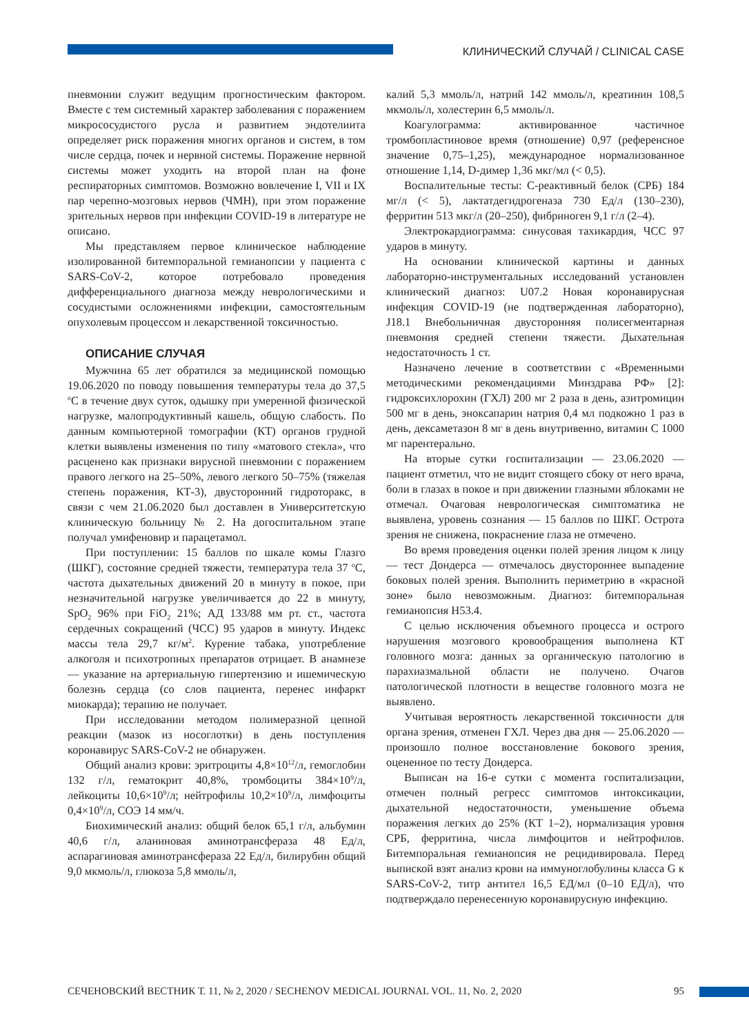КЛИНИЧЕСКИЙ СЛУЧАЙ / CLINICAL CASE
пневмонии служит ведущим прогностическим фактором. Вместе с тем системный характер заболевания с поражением микрососудистого русла и развитием эндотелиита определяет риск поражения многих органов и систем, в том числе сердца, почек и нервной системы. Поражение нервной системы может уходить на второй план на фоне респираторных симптомов. Возможно вовлечение I, VII и IX пар черепно-мозговых нервов (ЧМН), при этом поражение зрительных нервов при инфекции COVID-19 в литературе не описано.
Мы представляем первое клиническое наблюдение изолированной битемпоральной гемианопсии у пациента с SARS-CoV-2, которое потребовало проведения дифференциального диагноза между неврологическими и сосудистыми осложнениями инфекции, самостоятельным опухолевым процессом и лекарственной токсичностью.
ОПИСАНИЕ СЛУЧАЯ
Мужчина 65 лет обратился за медицинской помощью 19.06.2020 по поводу повышения температуры тела до 37,5 <sup>о</sup>С в течение двух суток, одышку при умеренной физической нагрузке, малопродуктивный кашель, общую слабость. По данным компьютерной томографии (КТ) органов грудной клетки выявлены изменения по типу «матового стекла», что расценено как признаки вирусной пневмонии с поражением правого легкого на 25–50%, левого легкого 50–75% (тяжелая степень поражения, КТ-3), двусторонний гидроторакс, в связи с чем 21.06.2020 был доставлен в Университетскую клиническую больницу № 2. На догоспитальном этапе получал умифеновир и парацетамол.
При поступлении: 15 баллов по шкале комы Глазго (ШКГ), состояние средней тяжести, температура тела 37 <sup>о</sup>С, частота дыхательных движений 20 в минуту в покое, при незначительной нагрузке увеличивается до 22 в минуту, SpO<sub>2</sub> 96% при FiO<sub>2</sub> 21%; АД 133/88 мм рт. ст., частота сердечных сокращений (ЧСС) 95 ударов в минуту. Индекс массы тела 29,7 кг/м<sup>2</sup>. Курение табака, употребление алкоголя и психотропных препаратов отрицает. В анамнезе — указание на артериальную гипертензию и ишемическую болезнь сердца (со слов пациента, перенес инфаркт миокарда); терапию не получает.
При исследовании методом полимеразной цепной реакции (мазок из носоглотки) в день поступления коронавирус SARS-CoV-2 не обнаружен.
Общий анализ крови: эритроциты 4,8×10<sup>12</sup>/л, гемоглобин 132 г/л, гематокрит 40,8%, тромбоциты 384×10<sup>9</sup>/л, лейкоциты 10,6×10<sup>9</sup>/л; нейтрофилы 10,2×10<sup>9</sup>/л, лимфоциты 0,4×10<sup>9</sup>/л, СОЭ 14 мм/ч.
Биохимический анализ: общий белок 65,1 г/л, альбумин 40,6 г/л, аланиновая аминотрансфераза 48 Ед/л, аспарагиновая аминотрансфераза 22 Ед/л, билирубин общий 9,0 мкмоль/л, глюкоза 5,8 ммоль/л,
калий 5,3 ммоль/л, натрий 142 ммоль/л, креатинин 108,5 мкмоль/л, холестерин 6,5 ммоль/л.
Коагулограмма: активированное частичное тромбопластиновое время (отношение) 0,97 (референсное значение 0,75–1,25), международное нормализованное отношение 1,14, D-димер 1,36 мкг/мл (< 0,5).
Воспалительные тесты: С-реактивный белок (СРБ) 184 мг/л (< 5), лактатдегидрогеназа 730 Ед/л (130–230), ферритин 513 мкг/л (20–250), фибриноген 9,1 г/л (2–4).
Электрокардиограмма: синусовая тахикардия, ЧСС 97 ударов в минуту.
На основании клинической картины и данных лабораторно-инструментальных исследований установлен клинический диагноз: U07.2 Новая коронавирусная инфекция COVID-19 (не подтвержденная лабораторно), J18.1 Внебольничная двусторонняя полисегментарная пневмония средней степени тяжести. Дыхательная недостаточность 1 ст.
Назначено лечение в соответствии с «Временными методическими рекомендациями Минздрава РФ» [2]: гидроксихлорохин (ГХЛ) 200 мг 2 раза в день, азитромицин 500 мг в день, эноксапарин натрия 0,4 мл подкожно 1 раз в день, дексаметазон 8 мг в день внутривенно, витамин С 1000 мг парентерально.
На вторые сутки госпитализации — 23.06.2020 — пациент отметил, что не видит стоящего сбоку от него врача, боли в глазах в покое и при движении глазными яблоками не отмечал. Очаговая неврологическая симптоматика не выявлена, уровень сознания — 15 баллов по ШКГ. Острота зрения не снижена, покраснение глаза не отмечено.
Во время проведения оценки полей зрения лицом к лицу — тест Дондерса — отмечалось двустороннее выпадение боковых полей зрения. Выполнить периметрию в «красной зоне» было невозможным. Диагноз: битемпоральная гемианопсия H53.4.
С целью исключения объемного процесса и острого нарушения мозгового кровообращения выполнена КТ головного мозга: данных за органическую патологию в парахиазмальной области не получено. Очагов патологической плотности в веществе головного мозга не выявлено.
Учитывая вероятность лекарственной токсичности для органа зрения, отменен ГХЛ. Через два дня — 25.06.2020 — произошло полное восстановление бокового зрения, оцененное по тесту Дондерса.
Выписан на 16-е сутки с момента госпитализации, отмечен полный регресс симптомов интоксикации, дыхательной недостаточности, уменьшение объема поражения легких до 25% (КТ 1–2), нормализация уровня СРБ, ферритина, числа лимфоцитов и нейтрофилов. Битемпоральная гемианопсия не рецидивировала. Перед выпиской взят анализ крови на иммуноглобулины класса G к SARS-CoV-2, титр антител 16,5 ЕД/мл (0–10 ЕД/л), что подтверждало перенесенную коронавирусную инфекцию.
СЕЧЕНОВСКИЙ ВЕСТНИК Т. 11, № 2, 2020 / SECHENOV MEDICAL JOURNAL VOL. 11, No. 2, 2020 95